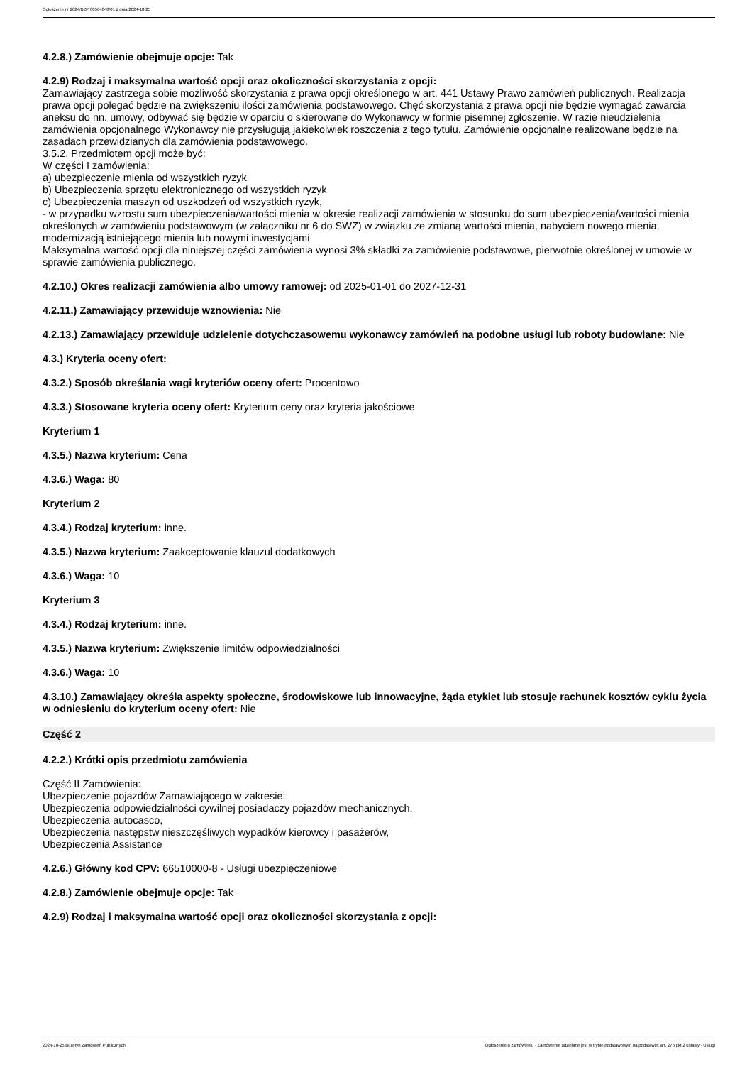Ogłoszenie nr 2024/BZP 00564848/01 z dnia 2024-10-25
4.2.8.) Zamówienie obejmuje opcje: Tak
4.2.9) Rodzaj i maksymalna wartość opcji oraz okoliczności skorzystania z opcji:
Zamawiający zastrzega sobie możliwość skorzystania z prawa opcji określonego w art. 441 Ustawy Prawo zamówień publicznych. Realizacja prawa opcji polegać będzie na zwiększeniu ilości zamówienia podstawowego. Chęć skorzystania z prawa opcji nie będzie wymagać zawarcia aneksu do nn. umowy, odbywać się będzie w oparciu o skierowane do Wykonawcy w formie pisemnej zgłoszenie. W razie nieudzielenia zamówienia opcjonalnego Wykonawcy nie przysługują jakiekolwiek roszczenia z tego tytułu. Zamówienie opcjonalne realizowane będzie na zasadach przewidzianych dla zamówienia podstawowego.
3.5.2. Przedmiotem opcji może być:
W części I zamówienia:
a) ubezpieczenie mienia od wszystkich ryzyk
b) Ubezpieczenia sprzętu elektronicznego od wszystkich ryzyk
c) Ubezpieczenia maszyn od uszkodzeń od wszystkich ryzyk,
- w przypadku wzrostu sum ubezpieczenia/wartości mienia w okresie realizacji zamówienia w stosunku do sum ubezpieczenia/wartości mienia określonych w zamówieniu podstawowym (w załączniku nr 6 do SWZ) w związku ze zmianą wartości mienia, nabyciem nowego mienia, modernizacją istniejącego mienia lub nowymi inwestycjami
Maksymalna wartość opcji dla niniejszej części zamówienia wynosi 3% składki za zamówienie podstawowe, pierwotnie określonej w umowie w sprawie zamówienia publicznego.
4.2.10.) Okres realizacji zamówienia albo umowy ramowej: od 2025-01-01 do 2027-12-31
4.2.11.) Zamawiający przewiduje wznowienia: Nie
4.2.13.) Zamawiający przewiduje udzielenie dotychczasowemu wykonawcy zamówień na podobne usługi lub roboty budowlane: Nie
4.3.) Kryteria oceny ofert:
4.3.2.) Sposób określania wagi kryteriów oceny ofert: Procentowo
4.3.3.) Stosowane kryteria oceny ofert: Kryterium ceny oraz kryteria jakościowe
Kryterium 1
4.3.5.) Nazwa kryterium: Cena
4.3.6.) Waga: 80
Kryterium 2
4.3.4.) Rodzaj kryterium: inne.
4.3.5.) Nazwa kryterium: Zaakceptowanie klauzul dodatkowych
4.3.6.) Waga: 10
Kryterium 3
4.3.4.) Rodzaj kryterium: inne.
4.3.5.) Nazwa kryterium: Zwiększenie limitów odpowiedzialności
4.3.6.) Waga: 10
4.3.10.) Zamawiający określa aspekty społeczne, środowiskowe lub innowacyjne, żąda etykiet lub stosuje rachunek kosztów cyklu życia w odniesieniu do kryterium oceny ofert: Nie
Część 2
4.2.2.) Krótki opis przedmiotu zamówienia
Część II Zamówienia:
Ubezpieczenie pojazdów Zamawiającego w zakresie:
Ubezpieczenia odpowiedzialności cywilnej posiadaczy pojazdów mechanicznych,
Ubezpieczenia autocasco,
Ubezpieczenia następstw nieszczęśliwych wypadków kierowcy i pasażerów,
Ubezpieczenia Assistance
4.2.6.) Główny kod CPV: 66510000-8 - Usługi ubezpieczeniowe
4.2.8.) Zamówienie obejmuje opcje: Tak
4.2.9) Rodzaj i maksymalna wartość opcji oraz okoliczności skorzystania z opcji:
2024-10-25 Biuletyn Zamówień Publicznych Ogłoszenie o zamówieniu - Zamówienie udzielane jest w trybie podstawowym na podstawie: art. 275 pkt 2 ustawy - Usługi